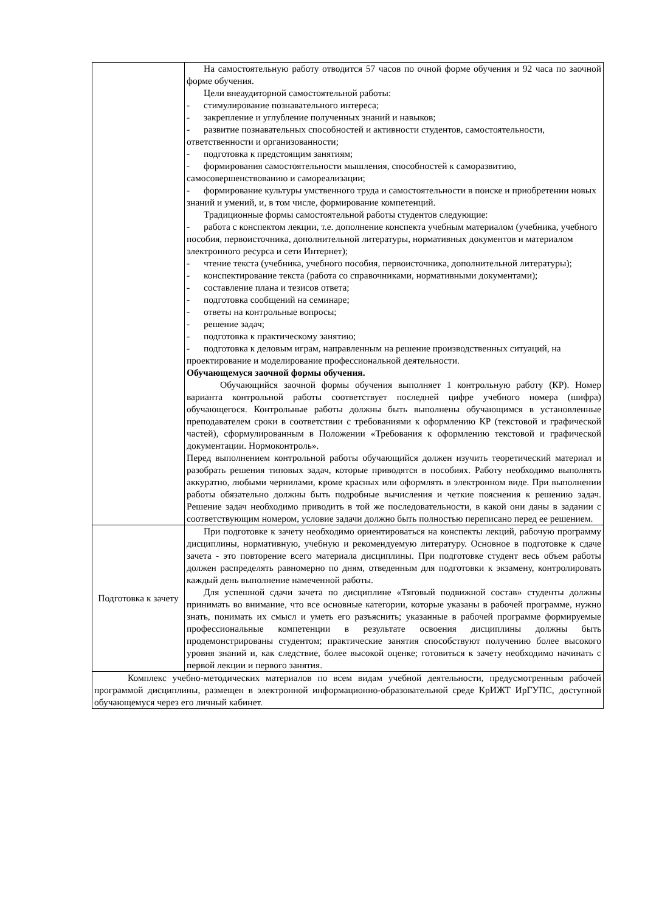| | На самостоятельную работу отводится 57 часов по очной форме обучения и 92 часа по заочной форме обучения. Цели внеаудиторной самостоятельной работы: - стимулирование познавательного интереса; - закрепление и углубление полученных знаний и навыков; - развитие познавательных способностей и активности студентов, самостоятельности, ответственности и организованности; - подготовка к предстоящим занятиям; - формирования самостоятельности мышления, способностей к саморазвитию, самосовершенствованию и самореализации; - формирование культуры умственного труда и самостоятельности в поиске и приобретении новых знаний и умений, и, в том числе, формирование компетенций. Традиционные формы самостоятельной работы студентов следующие: - работа с конспектом лекции, т.е. дополнение конспекта учебным материалом (учебника, учебного пособия, первоисточника, дополнительной литературы, нормативных документов и материалом электронного ресурса и сети Интернет); - чтение текста (учебника, учебного пособия, первоисточника, дополнительной литературы); - конспектирование текста (работа со справочниками, нормативными документами); - составление плана и тезисов ответа; - подготовка сообщений на семинаре; - ответы на контрольные вопросы; - решение задач; - подготовка к практическому занятию; - подготовка к деловым играм, направленным на решение производственных ситуаций, на проектирование и моделирование профессиональной деятельности. Обучающемуся заочной формы обучения. Обучающийся заочной формы обучения выполняет 1 контрольную работу (КР). Номер варианта контрольной работы соответствует последней цифре учебного номера (шифра) обучающегося. Контрольные работы должны быть выполнены обучающимся в установленные преподавателем сроки в соответствии с требованиями к оформлению КР (текстовой и графической частей), сформулированным в Положении «Требования к оформлению текстовой и графической документации. Нормоконтроль». Перед выполнением контрольной работы обучающийся должен изучить теоретический материал и разобрать решения типовых задач, которые приводятся в пособиях. Работу необходимо выполнять аккуратно, любыми чернилами, кроме красных или оформлять в электронном виде. При выполнении работы обязательно должны быть подробные вычисления и четкие пояснения к решению задач. Решение задач необходимо приводить в той же последовательности, в какой они даны в задании с соответствующим номером, условие задачи должно быть полностью переписано перед ее решением. |
| Подготовка к зачету | При подготовке к зачету необходимо ориентироваться на конспекты лекций, рабочую программу дисциплины, нормативную, учебную и рекомендуемую литературу. Основное в подготовке к сдаче зачета - это повторение всего материала дисциплины. При подготовке студент весь объем работы должен распределять равномерно по дням, отведенным для подготовки к экзамену, контролировать каждый день выполнение намеченной работы. Для успешной сдачи зачета по дисциплине «Тяговый подвижной состав» студенты должны принимать во внимание, что все основные категории, которые указаны в рабочей программе, нужно знать, понимать их смысл и уметь его разъяснить; указанные в рабочей программе формируемые профессиональные компетенции в результате освоения дисциплины должны быть продемонстрированы студентом; практические занятия способствуют получению более высокого уровня знаний и, как следствие, более высокой оценке; готовиться к зачету необходимо начинать с первой лекции и первого занятия. |
| Комплекс учебно-методических материалов по всем видам учебной деятельности, предусмотренным рабочей программой дисциплины, размещен в электронной информационно-образовательной среде КрИЖТ ИрГУПС, доступной обучающемуся через его личный кабинет. | |